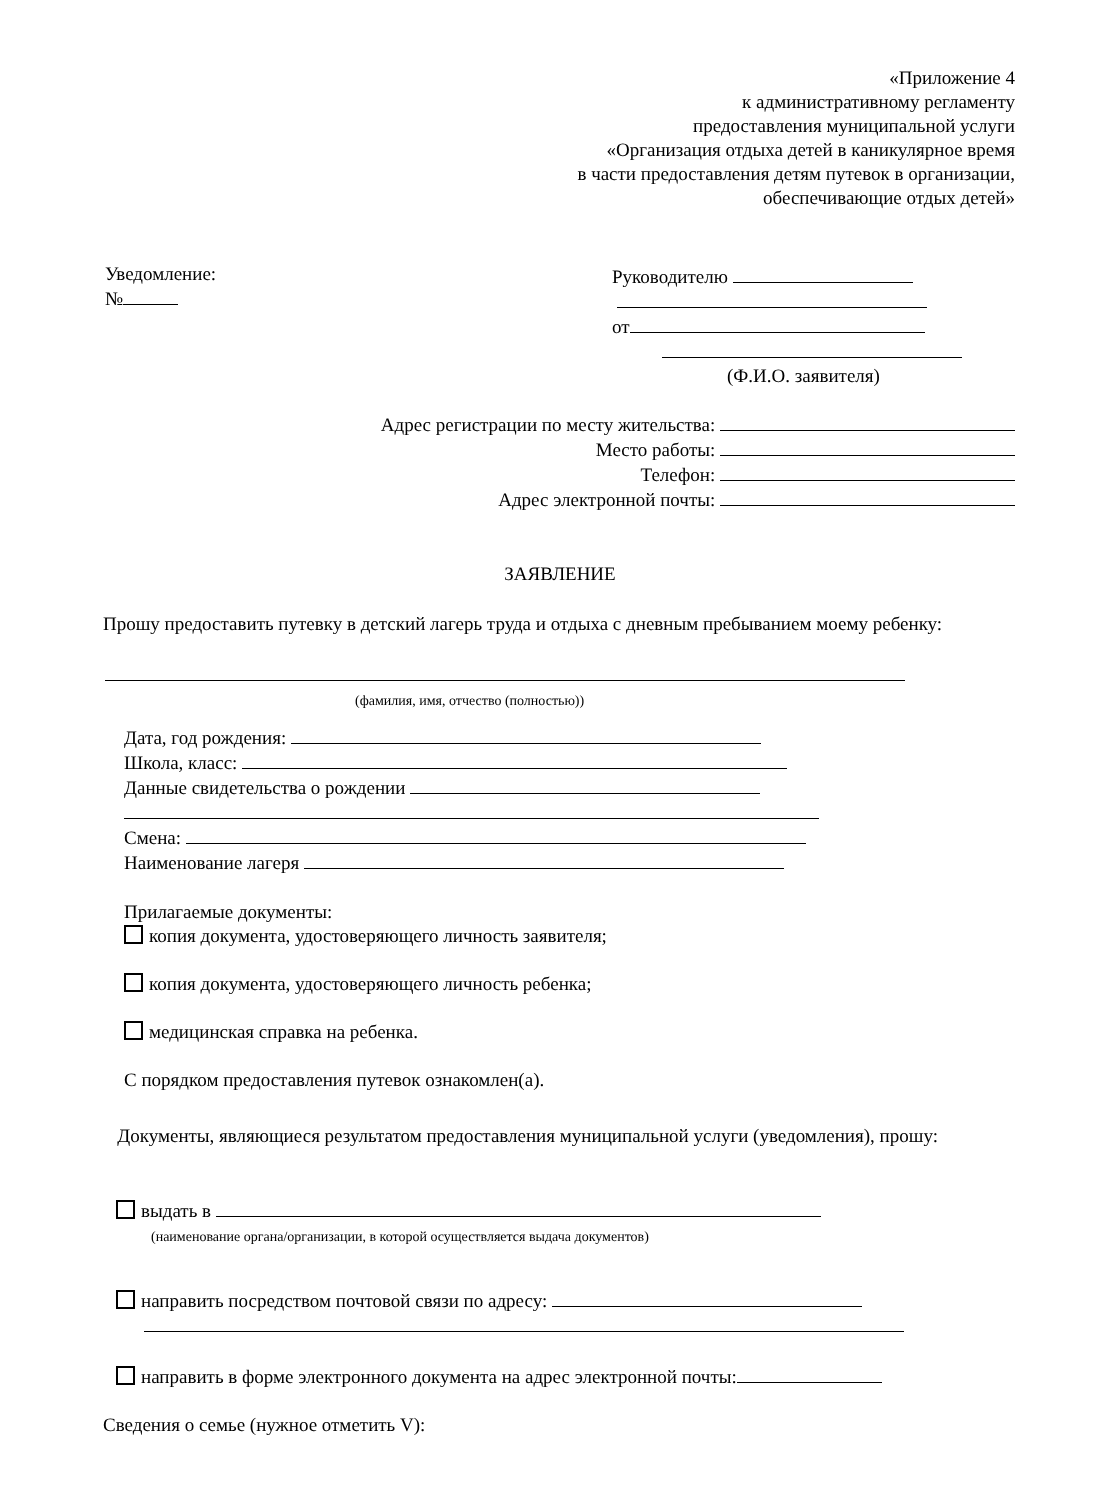«Приложение 4
к административному регламенту
предоставления муниципальной услуги
«Организация отдыха детей в каникулярное время
в части предоставления детям путевок в организации,
обеспечивающие отдых детей»
Уведомление:
№
Руководителю
от
(Ф.И.О. заявителя)
Адрес регистрации по месту жительства:
Место работы:
Телефон:
Адрес электронной почты:
ЗАЯВЛЕНИЕ
Прошу предоставить путевку в детский лагерь труда и отдыха с дневным пребыванием моему ребенку:
(фамилия, имя, отчество (полностью))
Дата, год рождения:
Школа, класс:
Данные свидетельства о рождении
Смена:
Наименование лагеря
Прилагаемые документы:
копия документа, удостоверяющего личность заявителя;
копия документа, удостоверяющего личность ребенка;
медицинская справка на ребенка.
С порядком предоставления путевок ознакомлен(а).
Документы, являющиеся результатом предоставления муниципальной услуги (уведомления), прошу:
выдать в
(наименование органа/организации, в которой осуществляется выдача документов)
направить посредством почтовой связи по адресу:
направить в форме электронного документа на адрес электронной почты:
Сведения о семье (нужное отметить V):